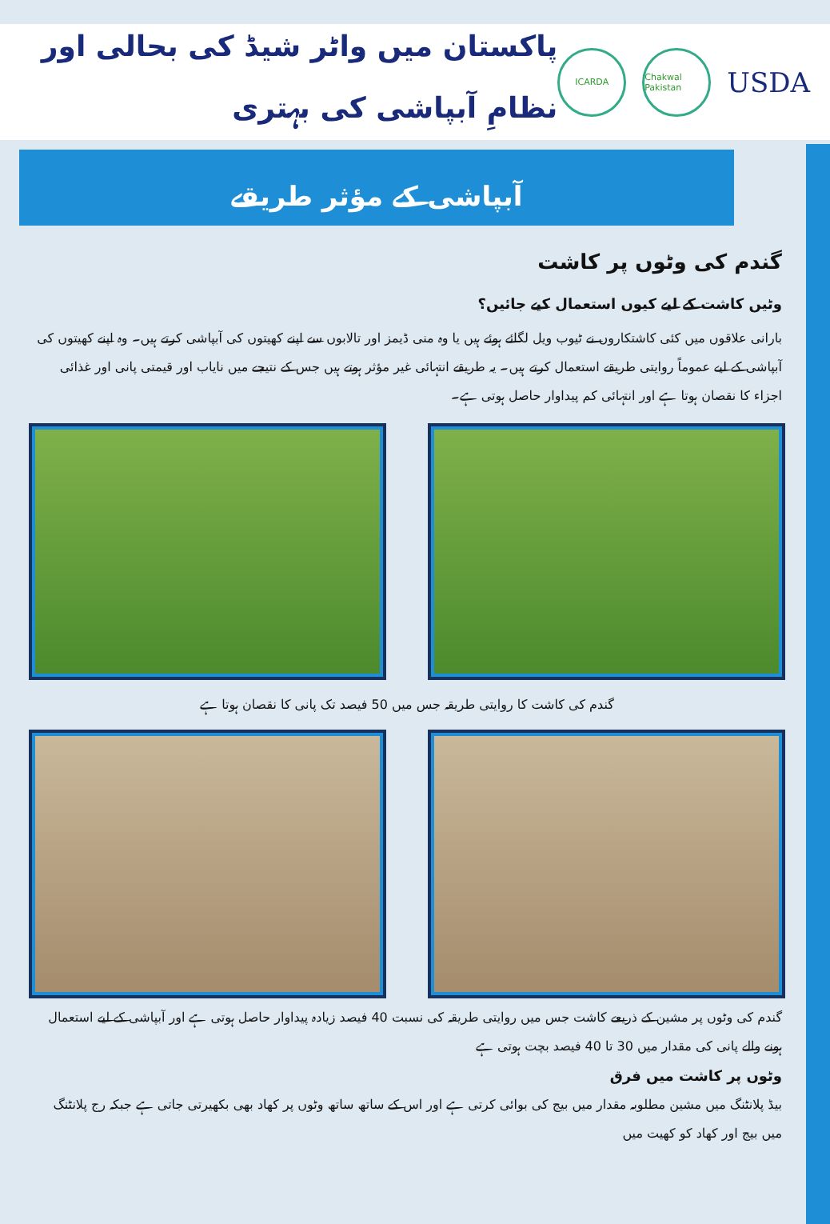پاکستان میں واٹر شیڈ کی بحالی اور نظامِ آبپاشی کی بہتری
ICARDA
Chakwal Pakistan
USDA
آبپاشی کے مؤثر طریقے
گندم کی وٹوں پر کاشت
وٹیں کاشت کے لیے کیوں استعمال کیے جائیں؟
بارانی علاقوں میں کئی کاشتکاروں نے ٹیوب ویل لگائے ہوئے ہیں یا وہ منی ڈیمز اور تالابوں سے اپنے کھیتوں کی آبپاشی کرتے ہیں۔ وہ اپنے کھیتوں کی آبپاشی کے لیے عموماً روایتی طریقے استعمال کرتے ہیں۔ یہ طریقے انتہائی غیر مؤثر ہوتے ہیں جس کے نتیجے میں نایاب اور قیمتی پانی اور غذائی اجزاء کا نقصان ہوتا ہے اور انتہائی کم پیداوار حاصل ہوتی ہے۔
گندم کی کاشت کا روایتی طریقہ جس میں 50 فیصد تک پانی کا نقصان ہوتا ہے
گندم کی وٹوں پر مشین کے ذریعے کاشت جس میں روایتی طریقہ کی نسبت 40 فیصد زیادہ پیداوار حاصل ہوتی ہے اور آبپاشی کے لیے استعمال ہونے والے پانی کی مقدار میں 30 تا 40 فیصد بچت ہوتی ہے
وٹوں پر کاشت میں فرق
بیڈ پلانٹنگ میں مشین مطلوبہ مقدار میں بیج کی بوائی کرتی ہے اور اس کے ساتھ ساتھ وٹوں پر کھاد بھی بکھیرتی جاتی ہے جبکہ رج پلانٹنگ میں بیج اور کھاد کو کھیت میں